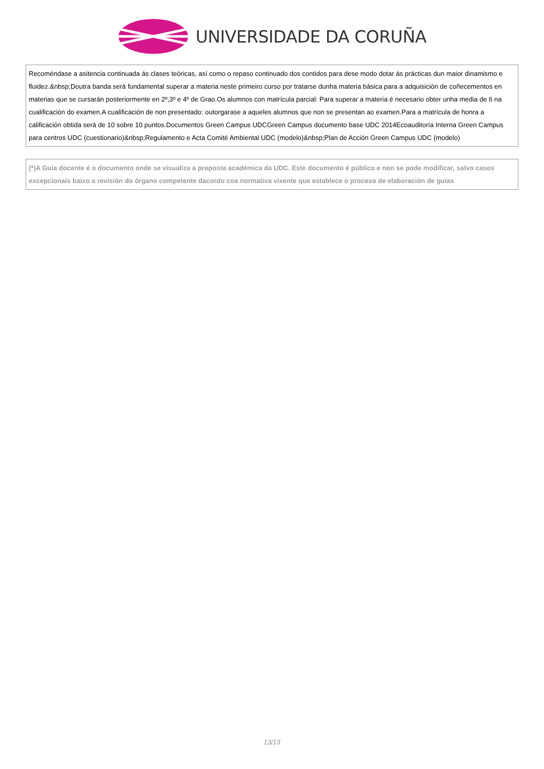UNIVERSIDADE DA CORUÑA
Recoméndase a asitencia continuada ás clases teóricas, así como o repaso continuado dos contidos para dese modo dotar ás prácticas dun maior dinamismo e fluidez.&nbsp;Doutra banda será fundamental superar a materia neste primeiro curso por tratarse dunha materia básica para a adquisición de coñecementos en materias que se cursarán posteriormente en 2º,3º e 4º de Grao.Os alumnos con matrícula parcial: Para superar a materia é necesario obter unha media de 6 na cualificación do examen.A cualificación de non presentado: outorgarase a aqueles alumnos que non se presentan ao examen.Para a matrícula de honra a calificación obtida será de 10 sobre 10 puntos.Documentos Green Campus UDCGreen Campus documento base UDC 2014Ecoauditoría Interna Green Campus para centros UDC (cuestionario)&nbsp;Regulamento e Acta Comité Ambiental UDC (modelo)&nbsp;Plan de Acción Green Campus UDC (modelo)
(*)A Guía docente é o documento onde se visualiza a proposta académica da UDC. Este documento é público e non se pode modificar, salvo casos excepcionais baixo a revisión do órgano competente dacordo coa normativa vixente que establece o proceso de elaboración de guías
13/13